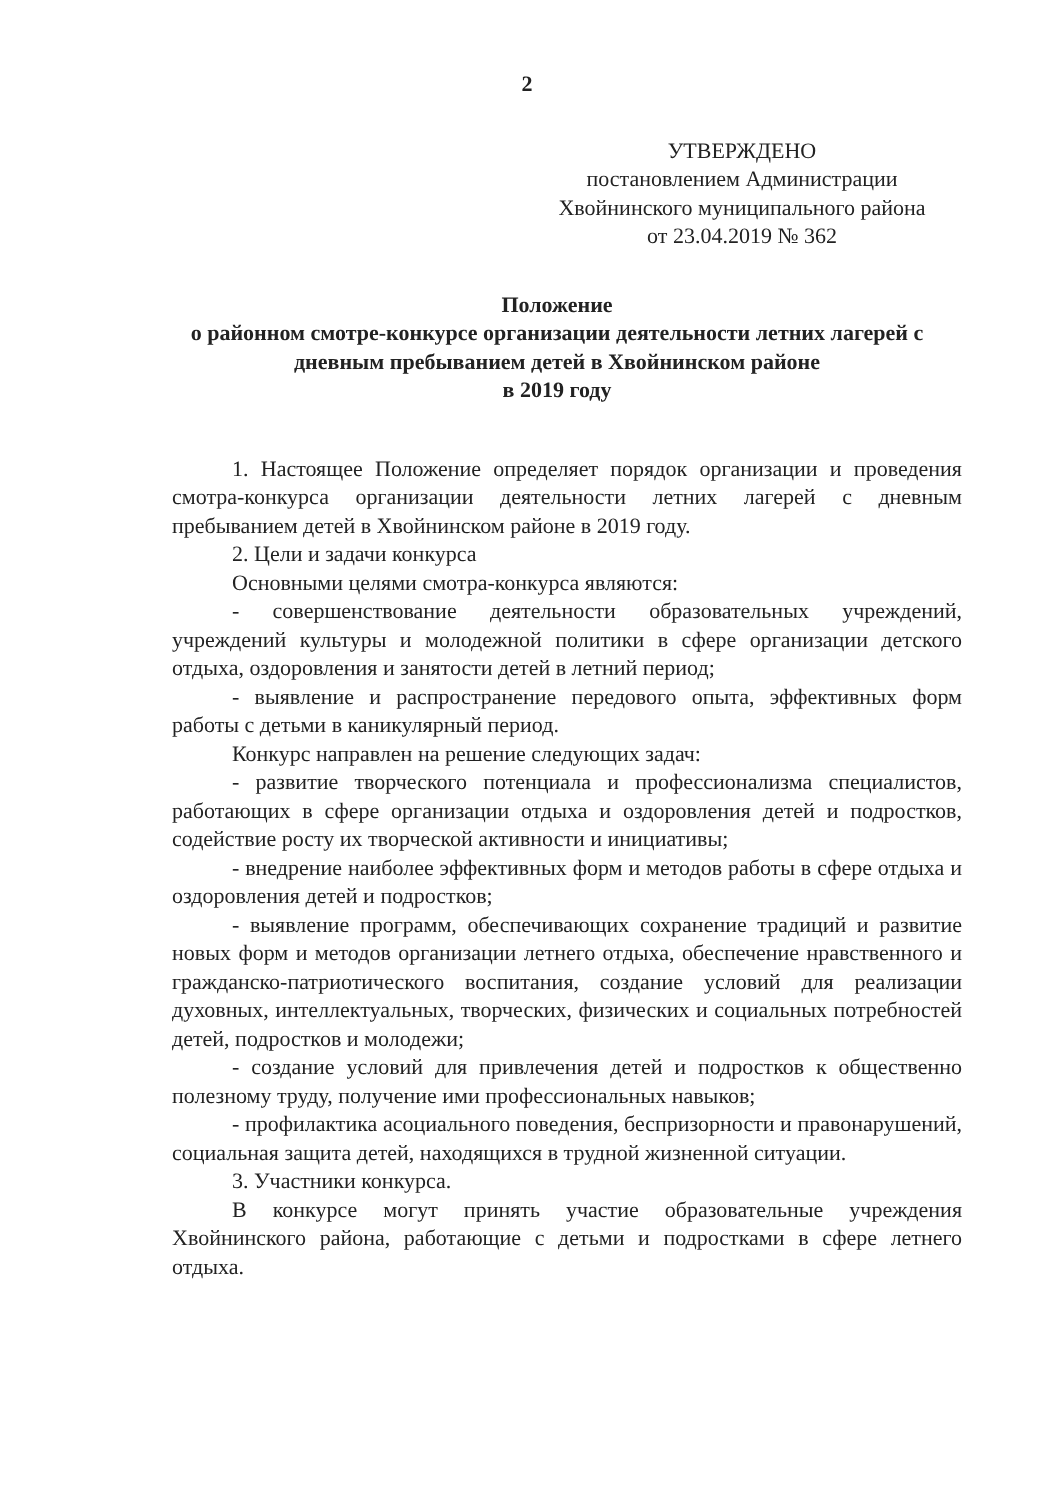2
УТВЕРЖДЕНО
постановлением Администрации
Хвойнинского муниципального района
от 23.04.2019 № 362
Положение
о районном смотре-конкурсе организации деятельности летних лагерей с дневным пребыванием детей в Хвойнинском районе
в 2019 году
1. Настоящее Положение определяет порядок организации и проведения смотра-конкурса организации деятельности летних лагерей с дневным пребыванием детей в Хвойнинском районе в 2019 году.
2. Цели и задачи конкурса
Основными целями смотра-конкурса являются:
- совершенствование деятельности образовательных учреждений, учреждений культуры и молодежной политики в сфере организации детского отдыха, оздоровления и занятости детей в летний период;
- выявление и распространение передового опыта, эффективных форм работы с детьми в каникулярный период.
Конкурс направлен на решение следующих задач:
- развитие творческого потенциала и профессионализма специалистов, работающих в сфере организации отдыха и оздоровления детей и подростков, содействие росту их творческой активности и инициативы;
- внедрение наиболее эффективных форм и методов работы в сфере отдыха и оздоровления детей и подростков;
- выявление программ, обеспечивающих сохранение традиций и развитие новых форм и методов организации летнего отдыха, обеспечение нравственного и гражданско-патриотического воспитания, создание условий для реализации духовных, интеллектуальных, творческих, физических и социальных потребностей детей, подростков и молодежи;
- создание условий для привлечения детей и подростков к общественно полезному труду, получение ими профессиональных навыков;
- профилактика асоциального поведения, беспризорности и правонарушений, социальная защита детей, находящихся в трудной жизненной ситуации.
3. Участники конкурса.
В конкурсе могут принять участие образовательные учреждения Хвойнинского района, работающие с детьми и подростками в сфере летнего отдыха.